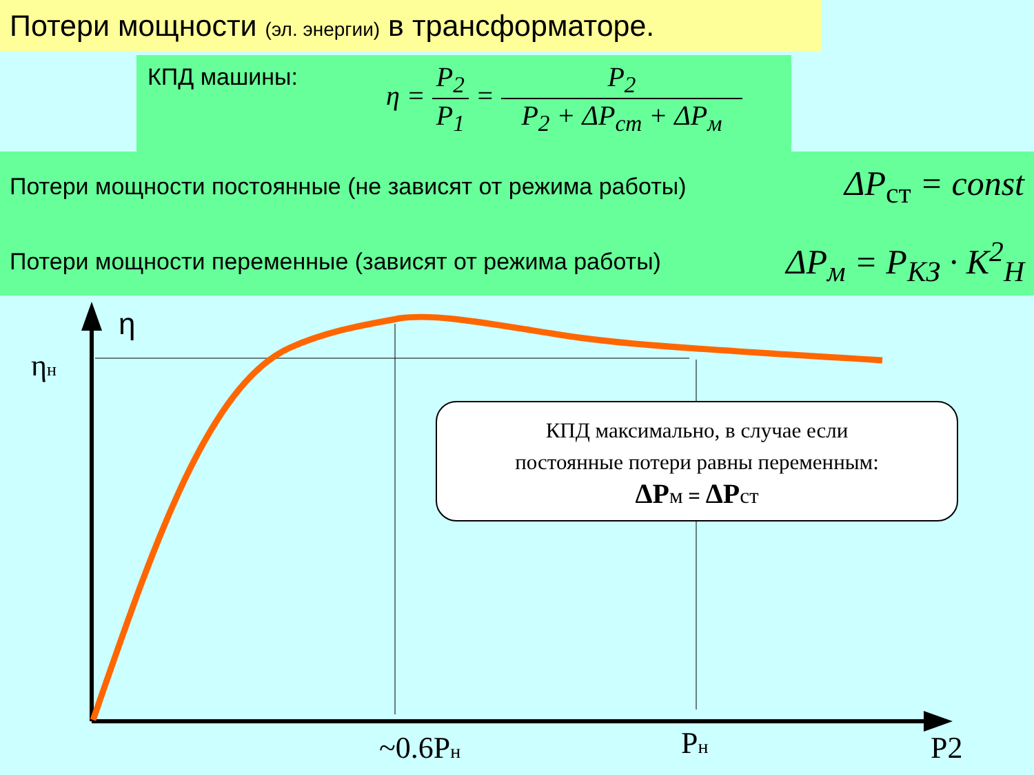Потери мощности (эл. энергии) в трансформаторе.
КПД машины:
η = P<sub>2</sub> P<sub>1</sub> = P<sub>2</sub> P<sub>2</sub> + ΔP<sub>cт</sub> + ΔP<sub>м</sub>
Потери мощности постоянные (не зависят от режима работы) ΔP<sub>ст</sub> = const
Потери мощности переменные (зависят от режима работы) ΔP<sub>м</sub> = P<sub>КЗ</sub> · K<sup>2</sup><sub>Н</sub>
η
ηн
~0.6Pн Pн P2
КПД максимально, в случае если
постоянные потери равны переменным:
ΔPм = ΔPст